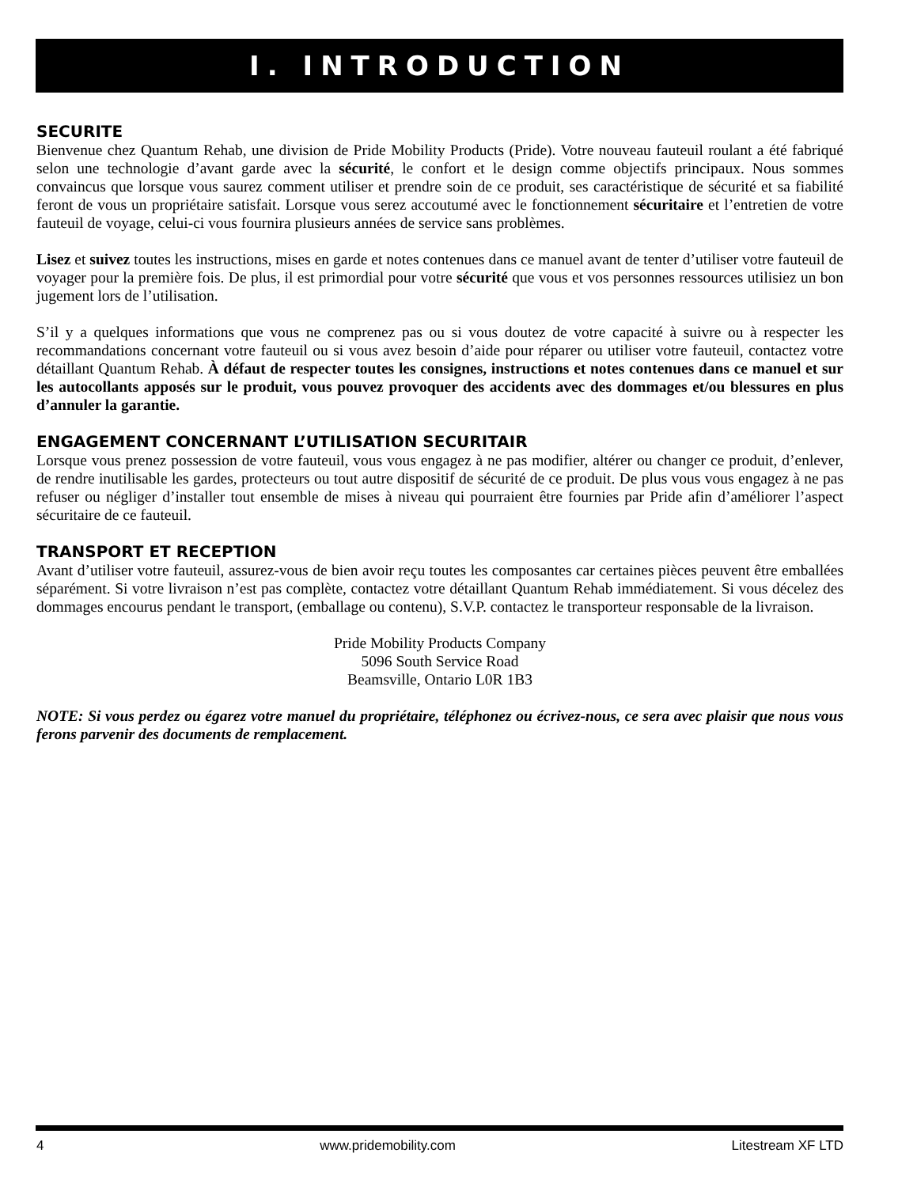I. INTRODUCTION
SECURITE
Bienvenue chez Quantum Rehab, une division de Pride Mobility Products (Pride). Votre nouveau fauteuil roulant a été fabriqué selon une technologie d’avant garde avec la sécurité, le confort et le design comme objectifs principaux. Nous sommes convaincus que lorsque vous saurez comment utiliser et prendre soin de ce produit, ses caractéristique de sécurité et sa fiabilité feront de vous un propriétaire satisfait. Lorsque vous serez accoutumé avec le fonctionnement sécuritaire et l’entretien de votre fauteuil de voyage, celui-ci vous fournira plusieurs années de service sans problèmes.
Lisez et suivez toutes les instructions, mises en garde et notes contenues dans ce manuel avant de tenter d’utiliser votre fauteuil de voyager pour la première fois. De plus, il est primordial pour votre sécurité que vous et vos personnes ressources utilisiez un bon jugement lors de l’utilisation.
S’il y a quelques informations que vous ne comprenez pas ou si vous doutez de votre capacité à suivre ou à respecter les recommandations concernant votre fauteuil ou si vous avez besoin d’aide pour réparer ou utiliser votre fauteuil, contactez votre détaillant Quantum Rehab. À défaut de respecter toutes les consignes, instructions et notes contenues dans ce manuel et sur les autocollants apposés sur le produit, vous pouvez provoquer des accidents avec des dommages et/ou blessures en plus d’annuler la garantie.
ENGAGEMENT CONCERNANT L’UTILISATION SECURITAIR
Lorsque vous prenez possession de votre fauteuil, vous vous engagez à ne pas modifier, altérer ou changer ce produit, d’enlever, de rendre inutilisable les gardes, protecteurs ou tout autre dispositif de sécurité de ce produit. De plus vous vous engagez à ne pas refuser ou négliger d’installer tout ensemble de mises à niveau qui pourraient être fournies par Pride afin d’améliorer l’aspect sécuritaire de ce fauteuil.
TRANSPORT ET RECEPTION
Avant d’utiliser votre fauteuil, assurez-vous de bien avoir reçu toutes les composantes car certaines pièces peuvent être emballées séparément. Si votre livraison n’est pas complète, contactez votre détaillant Quantum Rehab immédiatement. Si vous décelez des dommages encourus pendant le transport, (emballage ou contenu), S.V.P. contactez le transporteur responsable de la livraison.
Pride Mobility Products Company
5096 South Service Road
Beamsville, Ontario L0R 1B3
NOTE: Si vous perdez ou égarez votre manuel du propriétaire, téléphonez ou écrivez-nous, ce sera avec plaisir que nous vous ferons parvenir des documents de remplacement.
4 www.pridemobility.com Litestream XF LTD